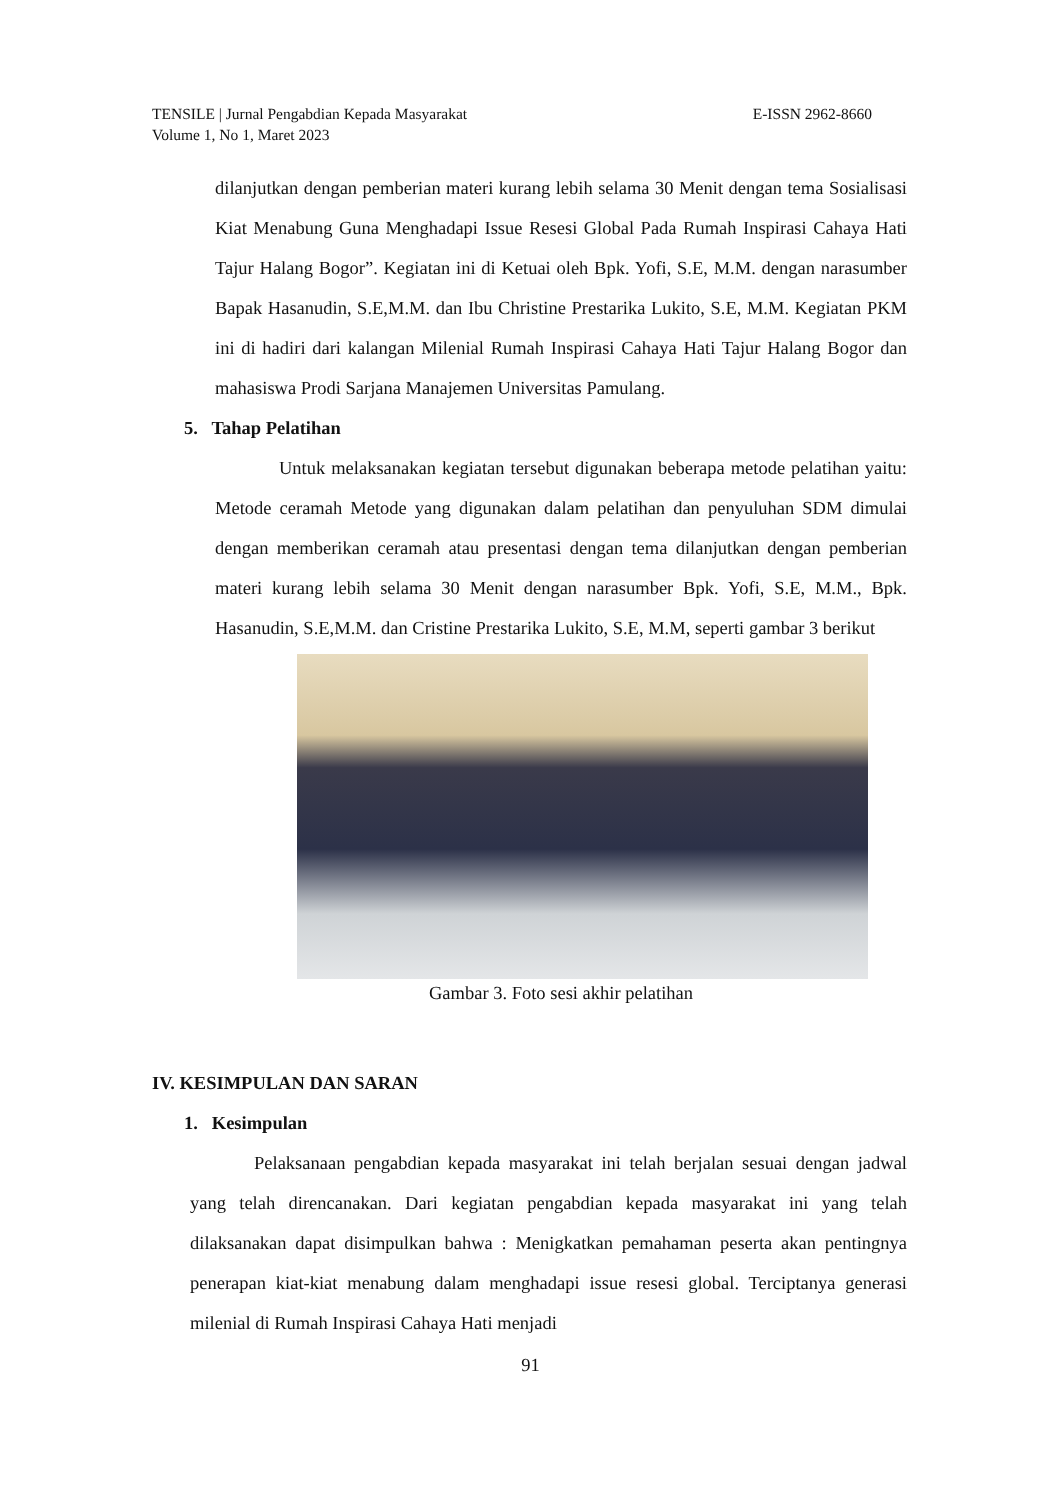E-ISSN 2962-8660 TENSILE | Jurnal Pengabdian Kepada Masyarakat
Volume 1, No 1, Maret 2023
dilanjutkan dengan pemberian materi kurang lebih selama 30 Menit dengan tema Sosialisasi Kiat Menabung Guna Menghadapi Issue Resesi Global Pada Rumah Inspirasi Cahaya Hati Tajur Halang Bogor”. Kegiatan ini di Ketuai oleh Bpk. Yofi, S.E, M.M. dengan narasumber Bapak Hasanudin, S.E,M.M. dan Ibu Christine Prestarika Lukito, S.E, M.M. Kegiatan PKM ini di hadiri dari kalangan Milenial Rumah Inspirasi Cahaya Hati Tajur Halang Bogor dan mahasiswa Prodi Sarjana Manajemen Universitas Pamulang.
5. Tahap Pelatihan
Untuk melaksanakan kegiatan tersebut digunakan beberapa metode pelatihan yaitu: Metode ceramah Metode yang digunakan dalam pelatihan dan penyuluhan SDM dimulai dengan memberikan ceramah atau presentasi dengan tema dilanjutkan dengan pemberian materi kurang lebih selama 30 Menit dengan narasumber Bpk. Yofi, S.E, M.M., Bpk. Hasanudin, S.E,M.M. dan Cristine Prestarika Lukito, S.E, M.M, seperti gambar 3 berikut
Gambar 3. Foto sesi akhir pelatihan
IV. KESIMPULAN DAN SARAN
1. Kesimpulan
Pelaksanaan pengabdian kepada masyarakat ini telah berjalan sesuai dengan jadwal yang telah direncanakan. Dari kegiatan pengabdian kepada masyarakat ini yang telah dilaksanakan dapat disimpulkan bahwa : Menigkatkan pemahaman peserta akan pentingnya penerapan kiat-kiat menabung dalam menghadapi issue resesi global. Terciptanya generasi milenial di Rumah Inspirasi Cahaya Hati menjadi
91